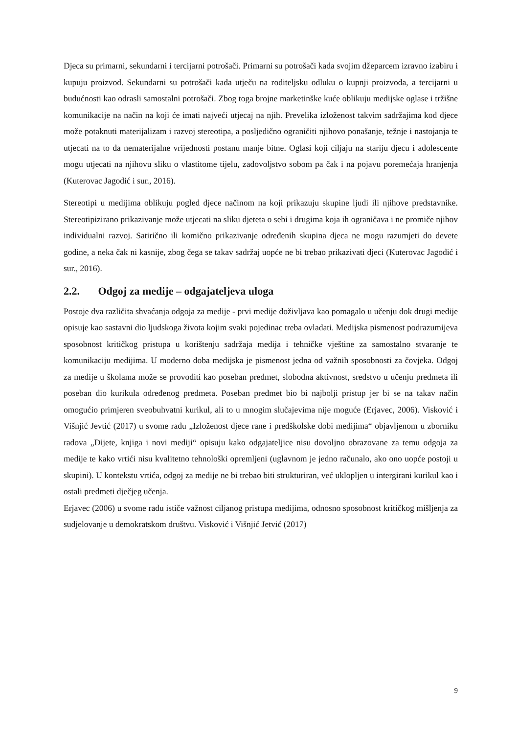Djeca su primarni, sekundarni i tercijarni potrošači. Primarni su potrošači kada svojim džeparcem izravno izabiru i kupuju proizvod. Sekundarni su potrošači kada utječu na roditeljsku odluku o kupnji proizvoda, a tercijarni u budućnosti kao odrasli samostalni potrošači. Zbog toga brojne marketinške kuće oblikuju medijske oglase i tržišne komunikacije na način na koji će imati najveći utjecaj na njih. Prevelika izloženost takvim sadržajima kod djece može potaknuti materijalizam i razvoj stereotipa, a posljedično ograničiti njihovo ponašanje, težnje i nastojanja te utjecati na to da nematerijalne vrijednosti postanu manje bitne. Oglasi koji ciljaju na stariju djecu i adolescente mogu utjecati na njihovu sliku o vlastitome tijelu, zadovoljstvo sobom pa čak i na pojavu poremećaja hranjenja (Kuterovac Jagodić i sur., 2016).
Stereotipi u medijima oblikuju pogled djece načinom na koji prikazuju skupine ljudi ili njihove predstavnike. Stereotipizirano prikazivanje može utjecati na sliku djeteta o sebi i drugima koja ih ograničava i ne promiče njihov individualni razvoj. Satirično ili komično prikazivanje određenih skupina djeca ne mogu razumjeti do devete godine, a neka čak ni kasnije, zbog čega se takav sadržaj uopće ne bi trebao prikazivati djeci (Kuterovac Jagodić i sur., 2016).
2.2. Odgoj za medije – odgajateljeva uloga
Postoje dva različita shvaćanja odgoja za medije - prvi medije doživljava kao pomagalo u učenju dok drugi medije opisuje kao sastavni dio ljudskoga života kojim svaki pojedinac treba ovladati. Medijska pismenost podrazumijeva sposobnost kritičkog pristupa u korištenju sadržaja medija i tehničke vještine za samostalno stvaranje te komunikaciju medijima. U moderno doba medijska je pismenost jedna od važnih sposobnosti za čovjeka. Odgoj za medije u školama može se provoditi kao poseban predmet, slobodna aktivnost, sredstvo u učenju predmeta ili poseban dio kurikula određenog predmeta. Poseban predmet bio bi najbolji pristup jer bi se na takav način omogućio primjeren sveobuhvatni kurikul, ali to u mnogim slučajevima nije moguće (Erjavec, 2006). Visković i Višnjić Jevtić (2017) u svome radu „Izloženost djece rane i predškolske dobi medijima“ objavljenom u zborniku radova „Dijete, knjiga i novi mediji“ opisuju kako odgajateljice nisu dovoljno obrazovane za temu odgoja za medije te kako vrtići nisu kvalitetno tehnološki opremljeni (uglavnom je jedno računalo, ako ono uopće postoji u skupini). U kontekstu vrtića, odgoj za medije ne bi trebao biti strukturiran, već uklopljen u intergirani kurikul kao i ostali predmeti dječjeg učenja.
Erjavec (2006) u svome radu ističe važnost ciljanog pristupa medijima, odnosno sposobnost kritičkog mišljenja za sudjelovanje u demokratskom društvu. Visković i Višnjić Jetvić (2017)
9